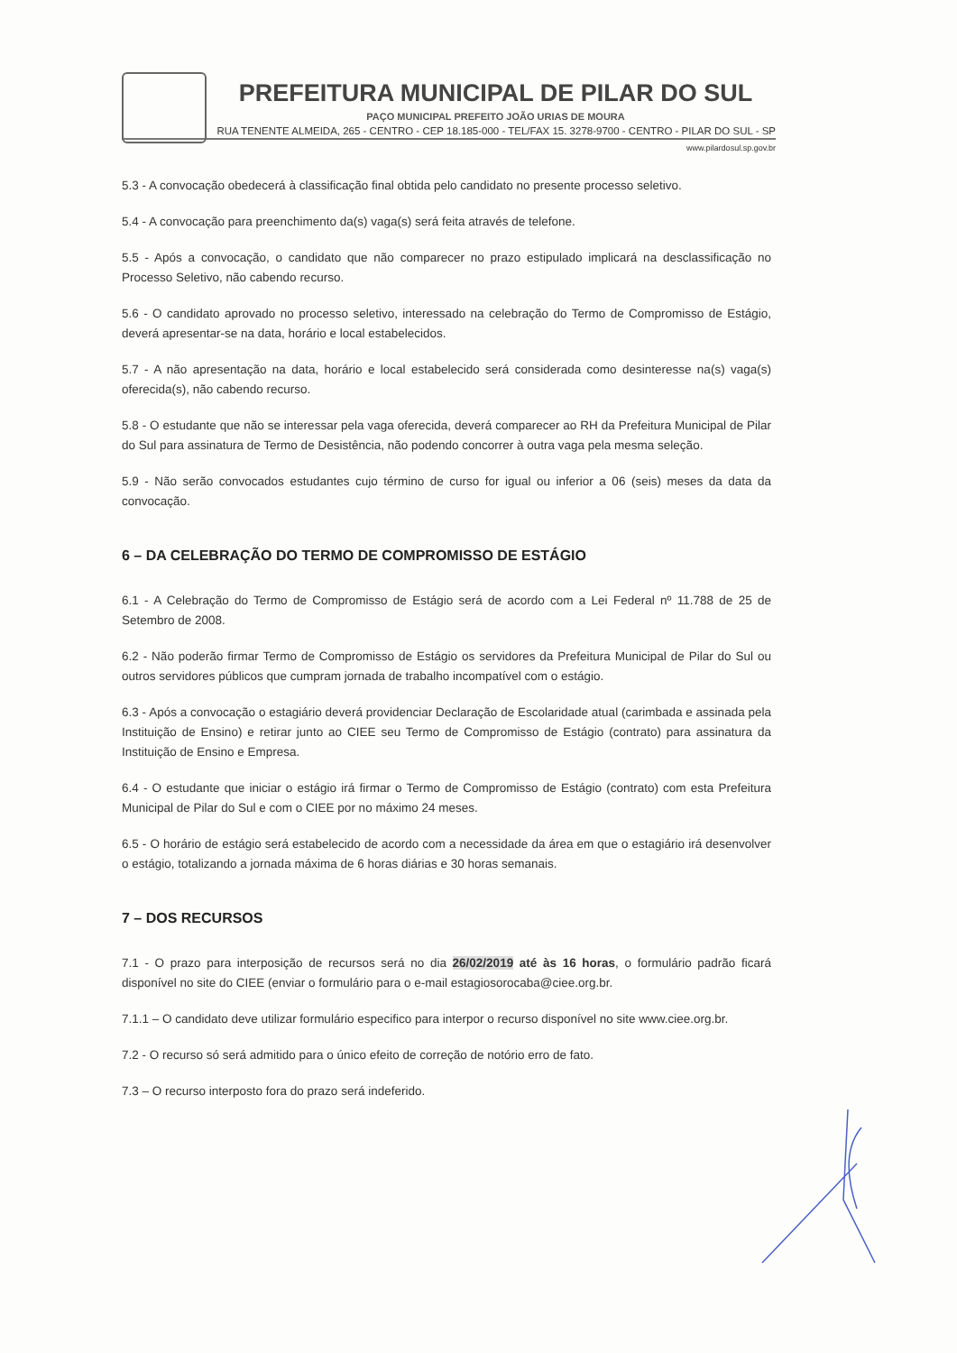PREFEITURA MUNICIPAL DE PILAR DO SUL
PAÇO MUNICIPAL PREFEITO JOÃO URIAS DE MOURA
RUA TENENTE ALMEIDA, 265 - CENTRO - CEP 18.185-000 - TEL/FAX 15. 3278-9700 - CENTRO - PILAR DO SUL - SP
www.pilardosul.sp.gov.br
5.3 - A convocação obedecerá à classificação final obtida pelo candidato no presente processo seletivo.
5.4 - A convocação para preenchimento da(s) vaga(s) será feita através de telefone.
5.5 - Após a convocação, o candidato que não comparecer no prazo estipulado implicará na desclassificação no Processo Seletivo, não cabendo recurso.
5.6 - O candidato aprovado no processo seletivo, interessado na celebração do Termo de Compromisso de Estágio, deverá apresentar-se na data, horário e local estabelecidos.
5.7 - A não apresentação na data, horário e local estabelecido será considerada como desinteresse na(s) vaga(s) oferecida(s), não cabendo recurso.
5.8 - O estudante que não se interessar pela vaga oferecida, deverá comparecer ao RH da Prefeitura Municipal de Pilar do Sul para assinatura de Termo de Desistência, não podendo concorrer à outra vaga pela mesma seleção.
5.9 - Não serão convocados estudantes cujo término de curso for igual ou inferior a 06 (seis) meses da data da convocação.
6 – DA CELEBRAÇÃO DO TERMO DE COMPROMISSO DE ESTÁGIO
6.1 - A Celebração do Termo de Compromisso de Estágio será de acordo com a Lei Federal nº 11.788 de 25 de Setembro de 2008.
6.2 - Não poderão firmar Termo de Compromisso de Estágio os servidores da Prefeitura Municipal de Pilar do Sul ou outros servidores públicos que cumpram jornada de trabalho incompatível com o estágio.
6.3 - Após a convocação o estagiário deverá providenciar Declaração de Escolaridade atual (carimbada e assinada pela Instituição de Ensino) e retirar junto ao CIEE seu Termo de Compromisso de Estágio (contrato) para assinatura da Instituição de Ensino e Empresa.
6.4 - O estudante que iniciar o estágio irá firmar o Termo de Compromisso de Estágio (contrato) com esta Prefeitura Municipal de Pilar do Sul e com o CIEE por no máximo 24 meses.
6.5 - O horário de estágio será estabelecido de acordo com a necessidade da área em que o estagiário irá desenvolver o estágio, totalizando a jornada máxima de 6 horas diárias e 30 horas semanais.
7 – DOS RECURSOS
7.1 - O prazo para interposição de recursos será no dia 26/02/2019 até às 16 horas, o formulário padrão ficará disponível no site do CIEE (enviar o formulário para o e-mail estagiosorocaba@ciee.org.br.
7.1.1 – O candidato deve utilizar formulário especifico para interpor o recurso disponível no site www.ciee.org.br.
7.2 - O recurso só será admitido para o único efeito de correção de notório erro de fato.
7.3 – O recurso interposto fora do prazo será indeferido.